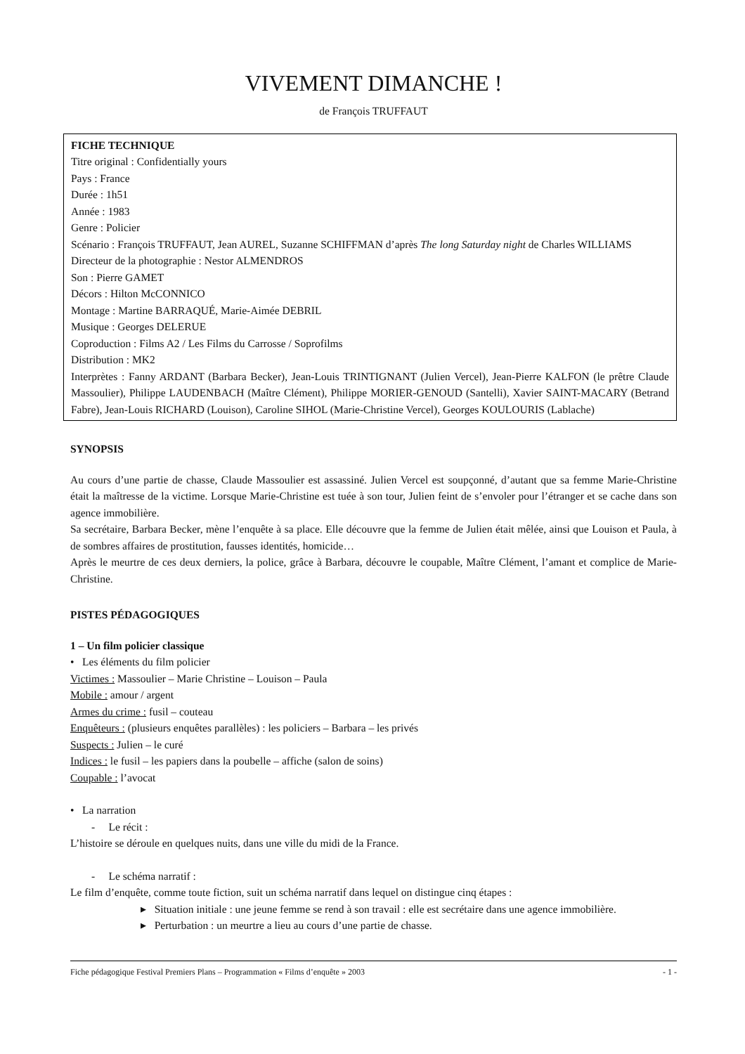VIVEMENT DIMANCHE !
de François TRUFFAUT
FICHE TECHNIQUE
Titre original : Confidentially yours
Pays : France
Durée : 1h51
Année : 1983
Genre : Policier
Scénario : François TRUFFAUT, Jean AUREL, Suzanne SCHIFFMAN d’après The long Saturday night de Charles WILLIAMS
Directeur de la photographie : Nestor ALMENDROS
Son : Pierre GAMET
Décors : Hilton McCONNICO
Montage : Martine BARRAQUÉ, Marie-Aimée DEBRIL
Musique : Georges DELERUE
Coproduction : Films A2 / Les Films du Carrosse / Soprofilms
Distribution : MK2
Interprètes : Fanny ARDANT (Barbara Becker), Jean-Louis TRINTIGNANT (Julien Vercel), Jean-Pierre KALFON (le prêtre Claude Massoulier), Philippe LAUDENBACH (Maître Clément), Philippe MORIER-GENOUD (Santelli), Xavier SAINT-MACARY (Betrand Fabre), Jean-Louis RICHARD (Louison), Caroline SIHOL (Marie-Christine Vercel), Georges KOULOURIS (Lablache)
SYNOPSIS
Au cours d’une partie de chasse, Claude Massoulier est assassiné. Julien Vercel est soupçonné, d’autant que sa femme Marie-Christine était la maîtresse de la victime. Lorsque Marie-Christine est tuée à son tour, Julien feint de s’envoler pour l’étranger et se cache dans son agence immobilière.
Sa secrétaire, Barbara Becker, mène l’enquête à sa place. Elle découvre que la femme de Julien était mêlée, ainsi que Louison et Paula, à de sombres affaires de prostitution, fausses identités, homicide…
Après le meurtre de ces deux derniers, la police, grâce à Barbara, découvre le coupable, Maître Clément, l’amant et complice de Marie-Christine.
PISTES PÉDAGOGIQUES
1 – Un film policier classique
• Les éléments du film policier
Victimes : Massoulier – Marie Christine – Louison – Paula
Mobile : amour / argent
Armes du crime : fusil – couteau
Enquêteurs : (plusieurs enquêtes parallèles) : les policiers – Barbara – les privés
Suspects : Julien – le curé
Indices : le fusil – les papiers dans la poubelle – affiche (salon de soins)
Coupable : l’avocat
• La narration
- Le récit :
L’histoire se déroule en quelques nuits, dans une ville du midi de la France.
- Le schéma narratif :
Le film d’enquête, comme toute fiction, suit un schéma narratif dans lequel on distingue cinq étapes :
▸ Situation initiale : une jeune femme se rend à son travail : elle est secrétaire dans une agence immobilière.
▸ Perturbation : un meurtre a lieu au cours d’une partie de chasse.
Fiche pédagogique Festival Premiers Plans – Programmation « Films d’enquête » 2003 - 1 -